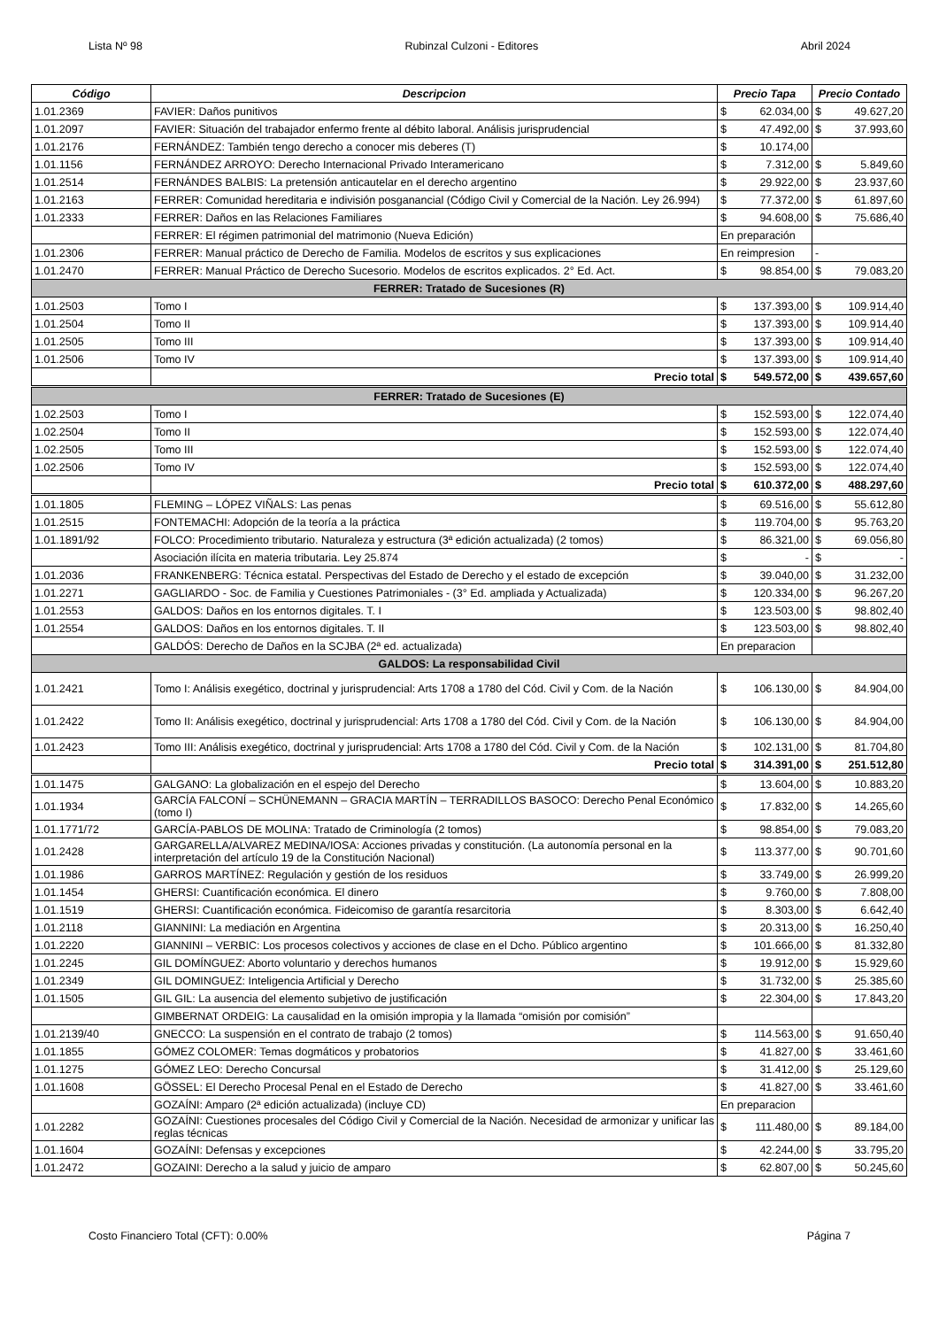Lista Nº 98 Rubinzal Culzoni - Editores Abril 2024
| Código | Descripcion | Precio Tapa | Precio Contado |
| --- | --- | --- | --- |
| 1.01.2369 | FAVIER: Daños punitivos | $ 62.034,00 | $ 49.627,20 |
| 1.01.2097 | FAVIER: Situación del trabajador enfermo frente al débito laboral. Análisis jurisprudencial | $ 47.492,00 | $ 37.993,60 |
| 1.01.2176 | FERNÁNDEZ: También tengo derecho a conocer mis deberes (T) | $ 10.174,00 | |
| 1.01.1156 | FERNÁNDEZ ARROYO: Derecho Internacional Privado Interamericano | $ 7.312,00 | $ 5.849,60 |
| 1.01.2514 | FERNÁNDES BALBIS: La pretensión anticautelar en el derecho argentino | $ 29.922,00 | $ 23.937,60 |
| 1.01.2163 | FERRER: Comunidad hereditaria e indivisión posganancial (Código Civil y Comercial de la Nación. Ley 26.994) | $ 77.372,00 | $ 61.897,60 |
| 1.01.2333 | FERRER: Daños en las Relaciones Familiares | $ 94.608,00 | $ 75.686,40 |
| | FERRER: El régimen patrimonial del matrimonio (Nueva Edición) | En preparación | |
| 1.01.2306 | FERRER: Manual práctico de Derecho de Familia. Modelos de escritos y sus explicaciones | En reimpresion | - |
| 1.01.2470 | FERRER: Manual Práctico de Derecho Sucesorio. Modelos de escritos explicados. 2° Ed. Act. | $ 98.854,00 | $ 79.083,20 |
| FERRER: Tratado de Sucesiones (R) | | | |
| 1.01.2503 | Tomo I | $ 137.393,00 | $ 109.914,40 |
| 1.01.2504 | Tomo II | $ 137.393,00 | $ 109.914,40 |
| 1.01.2505 | Tomo III | $ 137.393,00 | $ 109.914,40 |
| 1.01.2506 | Tomo IV | $ 137.393,00 | $ 109.914,40 |
| | Precio total | $ 549.572,00 | $ 439.657,60 |
| FERRER: Tratado de Sucesiones (E) | | | |
| 1.02.2503 | Tomo I | $ 152.593,00 | $ 122.074,40 |
| 1.02.2504 | Tomo II | $ 152.593,00 | $ 122.074,40 |
| 1.02.2505 | Tomo III | $ 152.593,00 | $ 122.074,40 |
| 1.02.2506 | Tomo IV | $ 152.593,00 | $ 122.074,40 |
| | Precio total | $ 610.372,00 | $ 488.297,60 |
| 1.01.1805 | FLEMING – LÓPEZ VIÑALS: Las penas | $ 69.516,00 | $ 55.612,80 |
| 1.01.2515 | FONTEMACHI: Adopción de la teoría a la práctica | $ 119.704,00 | $ 95.763,20 |
| 1.01.1891/92 | FOLCO: Procedimiento tributario. Naturaleza y estructura (3ª edición actualizada) (2 tomos) | $ 86.321,00 | $ 69.056,80 |
| | Asociación ilícita en materia tributaria. Ley 25.874 | $ - | $ - |
| 1.01.2036 | FRANKENBERG: Técnica estatal. Perspectivas del Estado de Derecho y el estado de excepción | $ 39.040,00 | $ 31.232,00 |
| 1.01.2271 | GAGLIARDO - Soc. de Familia y Cuestiones Patrimoniales - (3° Ed. ampliada y Actualizada) | $ 120.334,00 | $ 96.267,20 |
| 1.01.2553 | GALDOS: Daños en los entornos digitales. T. I | $ 123.503,00 | $ 98.802,40 |
| 1.01.2554 | GALDOS: Daños en los entornos digitales. T. II | $ 123.503,00 | $ 98.802,40 |
| | GALDÓS: Derecho de Daños en la SCJBA (2ª ed. actualizada) | En preparacion | |
| GALDOS: La responsabilidad Civil | | | |
| 1.01.2421 | Tomo I: Análisis exegético, doctrinal y jurisprudencial: Arts 1708 a 1780 del Cód. Civil y Com. de la Nación | $ 106.130,00 | $ 84.904,00 |
| 1.01.2422 | Tomo II: Análisis exegético, doctrinal y jurisprudencial: Arts 1708 a 1780 del Cód. Civil y Com. de la Nación | $ 106.130,00 | $ 84.904,00 |
| 1.01.2423 | Tomo III: Análisis exegético, doctrinal y jurisprudencial: Arts 1708 a 1780 del Cód. Civil y Com. de la Nación | $ 102.131,00 | $ 81.704,80 |
| | Precio total | $ 314.391,00 | $ 251.512,80 |
| 1.01.1475 | GALGANO: La globalización en el espejo del Derecho | $ 13.604,00 | $ 10.883,20 |
| 1.01.1934 | GARCÍA FALCONÍ – SCHÜNEMANN – GRACIA MARTÍN – TERRADILLOS BASOCO: Derecho Penal Económico (tomo I) | $ 17.832,00 | $ 14.265,60 |
| 1.01.1771/72 | GARCÍA-PABLOS DE MOLINA: Tratado de Criminología (2 tomos) | $ 98.854,00 | $ 79.083,20 |
| 1.01.2428 | GARGARELLA/ALVAREZ MEDINA/IOSA: Acciones privadas y constitución. (La autonomía personal en la interpretación del artículo 19 de la Constitución Nacional) | $ 113.377,00 | $ 90.701,60 |
| 1.01.1986 | GARROS MARTÍNEZ: Regulación y gestión de los residuos | $ 33.749,00 | $ 26.999,20 |
| 1.01.1454 | GHERSI: Cuantificación económica. El dinero | $ 9.760,00 | $ 7.808,00 |
| 1.01.1519 | GHERSI: Cuantificación económica. Fideicomiso de garantía resarcitoria | $ 8.303,00 | $ 6.642,40 |
| 1.01.2118 | GIANNINI: La mediación en Argentina | $ 20.313,00 | $ 16.250,40 |
| 1.01.2220 | GIANNINI – VERBIC: Los procesos colectivos y acciones de clase en el Dcho. Público argentino | $ 101.666,00 | $ 81.332,80 |
| 1.01.2245 | GIL DOMÍNGUEZ: Aborto voluntario y derechos humanos | $ 19.912,00 | $ 15.929,60 |
| 1.01.2349 | GIL DOMINGUEZ: Inteligencia Artificial y Derecho | $ 31.732,00 | $ 25.385,60 |
| 1.01.1505 | GIL GIL: La ausencia del elemento subjetivo de justificación | $ 22.304,00 | $ 17.843,20 |
| | GIMBERNAT ORDEIG: La causalidad en la omisión impropia y la llamada “omisión por comisión” | | |
| 1.01.2139/40 | GNECCO: La suspensión en el contrato de trabajo (2 tomos) | $ 114.563,00 | $ 91.650,40 |
| 1.01.1855 | GÓMEZ COLOMER: Temas dogmáticos y probatorios | $ 41.827,00 | $ 33.461,60 |
| 1.01.1275 | GÓMEZ LEO: Derecho Concursal | $ 31.412,00 | $ 25.129,60 |
| 1.01.1608 | GÖSSEL: El Derecho Procesal Penal en el Estado de Derecho | $ 41.827,00 | $ 33.461,60 |
| | GOZAÍNI: Amparo (2ª edición actualizada) (incluye CD) | En preparacion | |
| 1.01.2282 | GOZAÍNI: Cuestiones procesales del Código Civil y Comercial de la Nación. Necesidad de armonizar y unificar las reglas técnicas | $ 111.480,00 | $ 89.184,00 |
| 1.01.1604 | GOZAÍNI: Defensas y excepciones | $ 42.244,00 | $ 33.795,20 |
| 1.01.2472 | GOZAINI: Derecho a la salud y juicio de amparo | $ 62.807,00 | $ 50.245,60 |
Costo Financiero Total (CFT): 0.00% Página 7